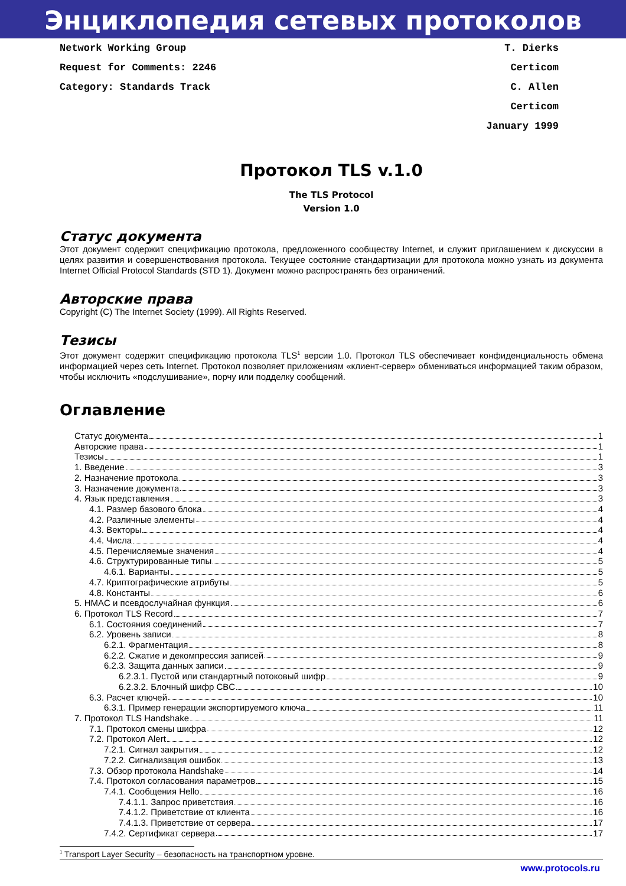Энциклопедия сетевых протоколов
Network Working Group
Request for Comments: 2246
Category: Standards Track
T. Dierks
Certicom
C. Allen
Certicom
January 1999
Протокол TLS v.1.0
The TLS Protocol
Version 1.0
Статус документа
Этот документ содержит спецификацию протокола, предложенного сообществу Internet, и служит приглашением к дискуссии в целях развития и совершенствования протокола. Текущее состояние стандартизации для протокола можно узнать из документа Internet Official Protocol Standards (STD 1). Документ можно распространять без ограничений.
Авторские права
Copyright (C) The Internet Society (1999). All Rights Reserved.
Тезисы
Этот документ содержит спецификацию протокола TLS<sup>1</sup> версии 1.0. Протокол TLS обеспечивает конфиденциальность обмена информацией через сеть Internet. Протокол позволяет приложениям «клиент-сервер» обмениваться информацией таким образом, чтобы исключить «подслушивание», порчу или подделку сообщений.
Оглавление
Статус документа 1
Авторские права 1
Тезисы 1
1. Введение 3
2. Назначение протокола 3
3. Назначение документа 3
4. Язык представления 3
4.1. Размер базового блока 4
4.2. Различные элементы 4
4.3. Векторы 4
4.4. Числа 4
4.5. Перечисляемые значения 4
4.6. Структурированные типы 5
4.6.1. Варианты 5
4.7. Криптографические атрибуты 5
4.8. Константы 6
5. HMAC и псевдослучайная функция 6
6. Протокол TLS Record 7
6.1. Состояния соединений 7
6.2. Уровень записи 8
6.2.1. Фрагментация 8
6.2.2. Сжатие и декомпрессия записей 9
6.2.3. Защита данных записи 9
6.2.3.1. Пустой или стандартный потоковый шифр 9
6.2.3.2. Блочный шифр CBC 10
6.3. Расчет ключей 10
6.3.1. Пример генерации экспортируемого ключа 11
7. Протокол TLS Handshake 11
7.1. Протокол смены шифра 12
7.2. Протокол Alert 12
7.2.1. Сигнал закрытия 12
7.2.2. Сигнализация ошибок 13
7.3. Обзор протокола Handshake 14
7.4. Протокол согласования параметров 15
7.4.1. Сообщения Hello 16
7.4.1.1. Запрос приветствия 16
7.4.1.2. Приветствие от клиента 16
7.4.1.3. Приветствие от сервера 17
7.4.2. Сертификат сервера 17
<sup>1</sup> Transport Layer Security – безопасность на транспортном уровне.
www.protocols.ru